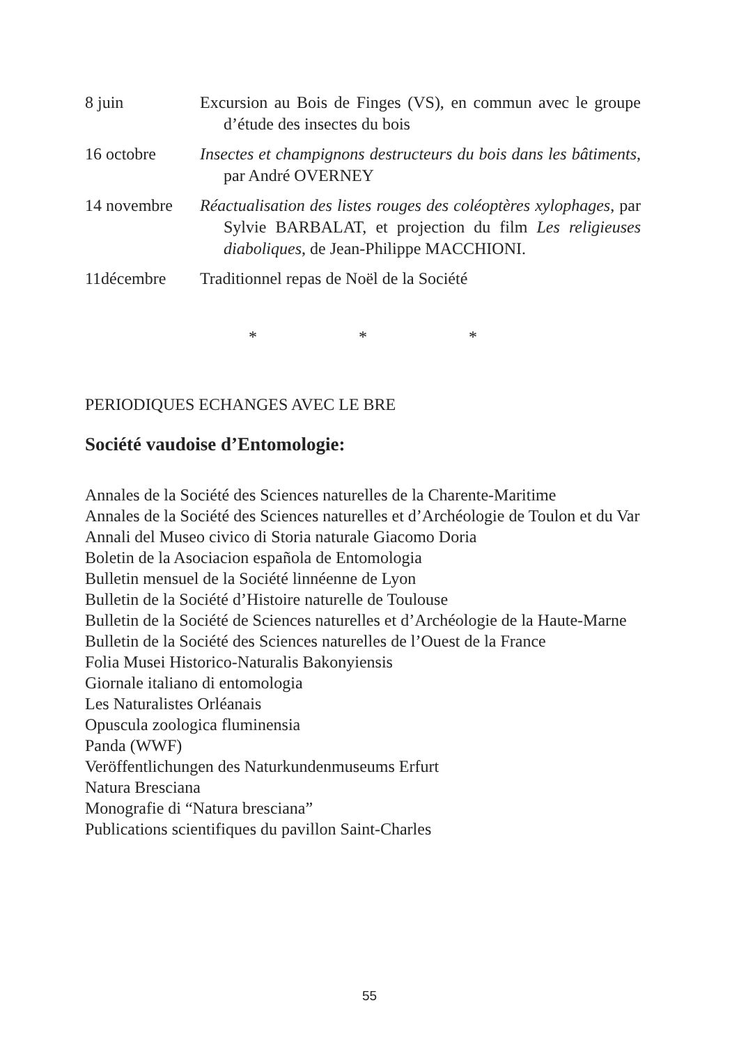8 juin Excursion au Bois de Finges (VS), en commun avec le groupe d’étude des insectes du bois
16 octobre Insectes et champignons destructeurs du bois dans les bâtiments, par André OVERNEY
14 novembre Réactualisation des listes rouges des coléoptères xylophages, par Sylvie BARBALAT, et projection du film Les religieuses diaboliques, de Jean-Philippe MACCHIONI.
11décembre Traditionnel repas de Noël de la Société
* * *
PERIODIQUES ECHANGES AVEC LE BRE
Société vaudoise d’Entomologie:
Annales de la Société des Sciences naturelles de la Charente-Maritime
Annales de la Société des Sciences naturelles et d’Archéologie de Toulon et du Var
Annali del Museo civico di Storia naturale Giacomo Doria
Boletin de la Asociacion española de Entomologia
Bulletin mensuel de la Société linnéenne de Lyon
Bulletin de la Société d’Histoire naturelle de Toulouse
Bulletin de la Société de Sciences naturelles et d’Archéologie de la Haute-Marne
Bulletin de la Société des Sciences naturelles de l’Ouest de la France
Folia Musei Historico-Naturalis Bakonyiensis
Giornale italiano di entomologia
Les Naturalistes Orléanais
Opuscula zoologica fluminensia
Panda (WWF)
Veröffentlichungen des Naturkundenmuseums Erfurt
Natura Bresciana
Monografie di “Natura bresciana”
Publications scientifiques du pavillon Saint-Charles
55